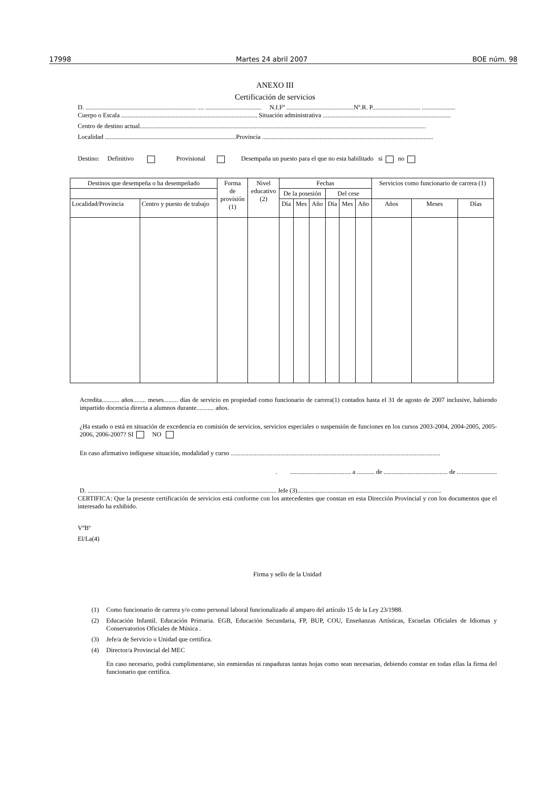17998 Martes 24 abril 2007 BOE núm. 98
ANEXO III
Certificación de servicios
D. ..................................................................... .... ................................... N.I.Fº ..........................................Nº.R. P.............................. .....................
Cuerpo o Escala ..................................................................................... Situación administrativa ................................................................................
Centro de destino actual...................................................................................................................................................................................
Localidad ..................................................................................Provincia ...........................................................................................................
Destino: Definitivo Provisional Desempaña un puesto para el que no esta habilitado si no
| Destinos que desempeña o ha desempeñado | | Forma de provisión (1) | Nivel educativo (2) | Fechas | | | | | | Servicios como funcionario de carrera (1) | | |
| --- | --- | --- | --- | --- | --- | --- | --- | --- | --- | --- | --- | --- |
| | | | | De la posesión | | | Del cese | | | | | |
| Localidad/Provincia | Centro y puesto de trabajo | | | Día | Mes | Año | Día | Mes | Año | Años | Meses | Días |
Acredita........... años........ meses......... días de servicio en propiedad como funcionario de carrera(1) contados hasta el 31 de agosto de 2007 inclusive, habiendo impartido docencia directa a alumnos durante........... años.
¿Ha estado o está en situación de excedencia en comisión de servicios, servicios especiales o suspensión de funciones en los cursos 2003-2004, 2004-2005, 2005-2006, 2006-2007? SI NO
En caso afirmativo indíquese situación, modalidad y curso ...................................................................................................................................
. ...................................... a ........... de ........................................ de .........................
D. ...................................................................................................................... Jefe (3)..........................................................................................
CERTIFICA: Que la presente certificación de servicios está conforme con los antecedentes que constan en esta Dirección Provincial y con los documentos que el interesado ha exhibido.
VºBº
El/La(4)
Firma y sello de la Unidad
(1) Como funcionario de carrera y/o como personal laboral funcionalizado al amparo del artículo 15 de la Ley 23/1988.
(2) Educación Infantil. Educación Primaria. EGB, Educación Secundaria, FP, BUP, COU, Enseñanzas Artísticas, Escuelas Oficiales de Idiomas y Conservatorios Oficiales de Música .
(3) Jefe/a de Servicio o Unidad que certifica.
(4) Director/a Provincial del MEC
En caso necesario, podrá cumplimentarse, sin enmiendas ni raspaduras tantas hojas como sean necesarias, debiendo constar en todas ellas la firma del funcionario que certifica.